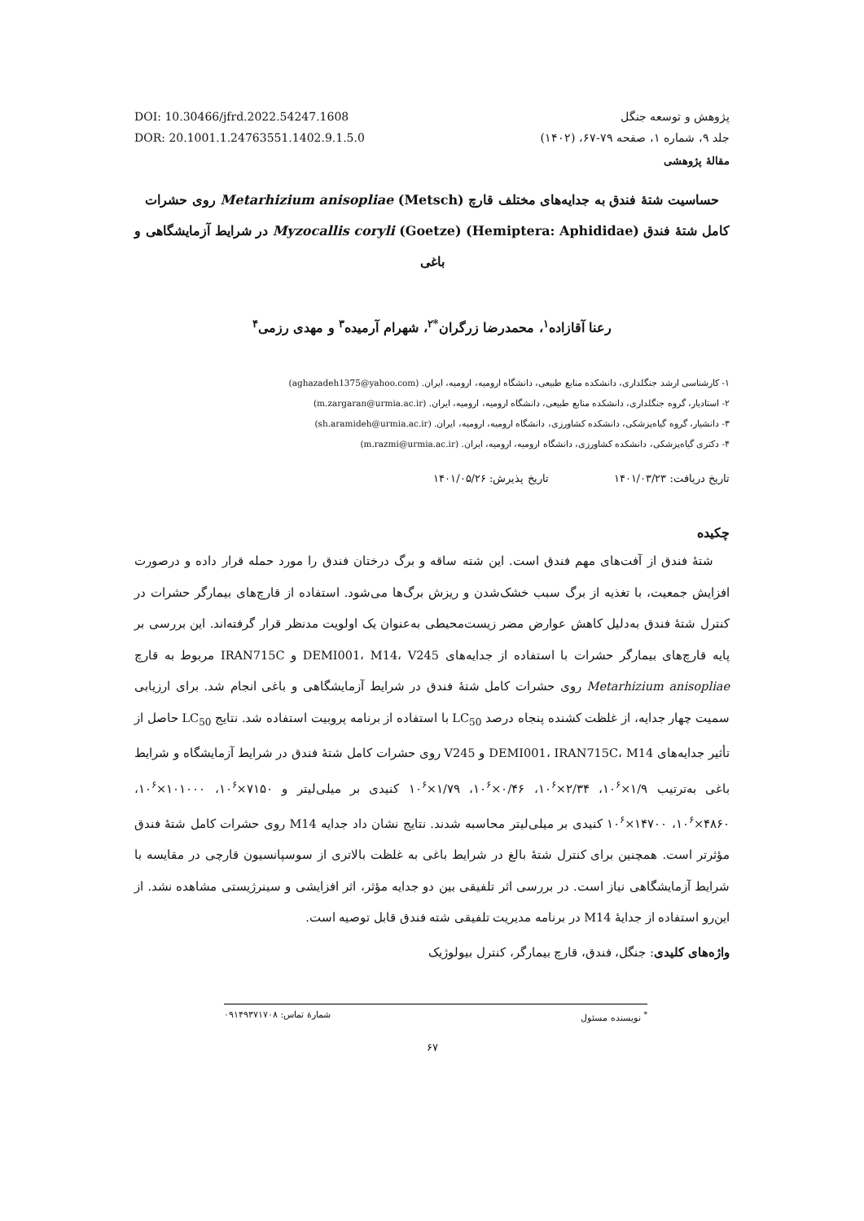DOI: 10.30466/jfrd.2022.54247.1608
DOR: 20.1001.1.24763551.1402.9.1.5.0
پژوهش و توسعه جنگل
جلد ۹، شماره ۱، صفحه ۷۹-۶۷، (۱۴۰۲)
مقالهٔ پژوهشی
حساسیت شتهٔ فندق به جدایه‌های مختلف قارچ Metarhizium anisopliae (Metsch) روی حشرات کامل شتهٔ فندق Myzocallis coryli (Goetze) (Hemiptera: Aphididae) در شرایط آزمایشگاهی و باغی
رعنا آقازاده<sup>۱</sup>، محمدرضا زرگران<sup>*۲</sup>، شهرام آرمیده<sup>۳</sup> و مهدی رزمی<sup>۴</sup>
۱- کارشناسی ارشد جنگلداری، دانشکده منابع طبیعی، دانشگاه ارومیه، ارومیه، ایران. (aghazadeh1375@yahoo.com)
۲- استادیار، گروه جنگلداری، دانشکده منابع طبیعی، دانشگاه ارومیه، ارومیه، ایران. (m.zargaran@urmia.ac.ir)
۳- دانشیار، گروه گیاه‌پزشکی، دانشکده کشاورزی، دانشگاه ارومیه، ارومیه، ایران. (sh.aramideh@urmia.ac.ir)
۴- دکتری گیاه‌پزشکی، دانشکده کشاورزی، دانشگاه ارومیه، ارومیه، ایران. (m.razmi@urmia.ac.ir)
تاریخ دریافت: ۱۴۰۱/۰۳/۲۳تاریخ پذیرش: ۱۴۰۱/۰۵/۲۶
چکیده
شتهٔ فندق از آفت‌های مهم فندق است. این شته ساقه و برگ درختان فندق را مورد حمله قرار داده و درصورت افزایش جمعیت، با تغذیه از برگ سبب خشک‌شدن و ریزش برگ‌ها می‌شود. استفاده از قارچ‌های بیمارگر حشرات در کنترل شتهٔ فندق به‌دلیل کاهش عوارض مضر زیست‌محیطی به‌عنوان یک اولویت مدنظر قرار گرفته‌اند. این بررسی بر پایه قارچ‌های بیمارگر حشرات با استفاده از جدایه‌های DEMI001، M14، V245 و IRAN715C مربوط به قارچ Metarhizium anisopliae روی حشرات کامل شتهٔ فندق در شرایط آزمایشگاهی و باغی انجام شد. برای ارزیابی سمیت چهار جدایه، از غلظت کشنده پنجاه درصد LC<sub>50</sub> با استفاده از برنامه پروبیت استفاده شد. نتایج LC<sub>50</sub> حاصل از تأثیر جدایه‌های DEMI001، IRAN715C، M14 و V245 روی حشرات کامل شتهٔ فندق در شرایط آزمایشگاه و شرایط باغی به‌ترتیب ۱/۹×۱۰<sup>۶</sup>، ۲/۳۴×۱۰<sup>۶</sup>، ۰/۴۶×۱۰<sup>۶</sup>، ۱/۷۹×۱۰<sup>۶</sup> کنیدی بر میلی‌لیتر و ۷۱۵۰×۱۰<sup>۶</sup>، ۱۰۱۰۰۰×۱۰<sup>۶</sup>، ۴۸۶۰×۱۰<sup>۶</sup>، ۱۴۷۰۰×۱۰<sup>۶</sup> کنیدی بر میلی‌لیتر محاسبه شدند. نتایج نشان داد جدایه M14 روی حشرات کامل شتهٔ فندق مؤثرتر است. همچنین برای کنترل شتهٔ بالغ در شرایط باغی به غلظت بالاتری از سوسپانسیون قارچی در مقایسه با شرایط آزمایشگاهی نیاز است. در بررسی اثر تلفیقی بین دو جدایه مؤثر، اثر افزایشی و سینرژیستی مشاهده نشد. از این‌رو استفاده از جدایهٔ M14 در برنامه مدیریت تلفیقی شته فندق قابل توصیه است.
واژه‌های کلیدی: جنگل، فندق، قارچ بیمارگر، کنترل بیولوژیک
<sup>*</sup> نویسنده مسئول شمارهٔ تماس: ۰۹۱۴۹۳۷۱۷۰۸
۶۷